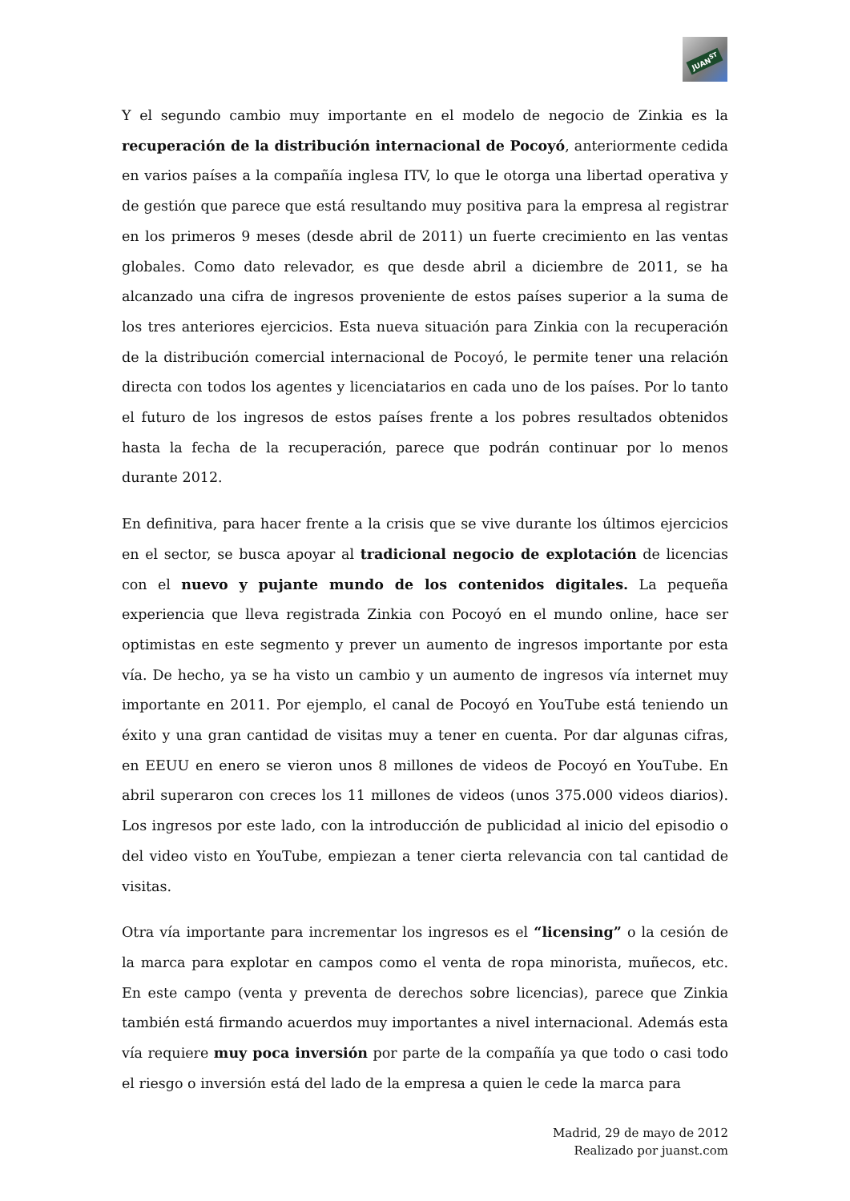JUAN<sup>ST</sup>
Y el segundo cambio muy importante en el modelo de negocio de Zinkia es la recuperación de la distribución internacional de Pocoyó, anteriormente cedida en varios países a la compañía inglesa ITV, lo que le otorga una libertad operativa y de gestión que parece que está resultando muy positiva para la empresa al registrar en los primeros 9 meses (desde abril de 2011) un fuerte crecimiento en las ventas globales. Como dato relevador, es que desde abril a diciembre de 2011, se ha alcanzado una cifra de ingresos proveniente de estos países superior a la suma de los tres anteriores ejercicios. Esta nueva situación para Zinkia con la recuperación de la distribución comercial internacional de Pocoyó, le permite tener una relación directa con todos los agentes y licenciatarios en cada uno de los países. Por lo tanto el futuro de los ingresos de estos países frente a los pobres resultados obtenidos hasta la fecha de la recuperación, parece que podrán continuar por lo menos durante 2012.
En definitiva, para hacer frente a la crisis que se vive durante los últimos ejercicios en el sector, se busca apoyar al tradicional negocio de explotación de licencias con el nuevo y pujante mundo de los contenidos digitales. La pequeña experiencia que lleva registrada Zinkia con Pocoyó en el mundo online, hace ser optimistas en este segmento y prever un aumento de ingresos importante por esta vía. De hecho, ya se ha visto un cambio y un aumento de ingresos vía internet muy importante en 2011. Por ejemplo, el canal de Pocoyó en YouTube está teniendo un éxito y una gran cantidad de visitas muy a tener en cuenta. Por dar algunas cifras, en EEUU en enero se vieron unos 8 millones de videos de Pocoyó en YouTube. En abril superaron con creces los 11 millones de videos (unos 375.000 videos diarios). Los ingresos por este lado, con la introducción de publicidad al inicio del episodio o del video visto en YouTube, empiezan a tener cierta relevancia con tal cantidad de visitas.
Otra vía importante para incrementar los ingresos es el “licensing” o la cesión de la marca para explotar en campos como el venta de ropa minorista, muñecos, etc. En este campo (venta y preventa de derechos sobre licencias), parece que Zinkia también está firmando acuerdos muy importantes a nivel internacional. Además esta vía requiere muy poca inversión por parte de la compañía ya que todo o casi todo el riesgo o inversión está del lado de la empresa a quien le cede la marca para
Madrid, 29 de mayo de 2012
Realizado por juanst.com